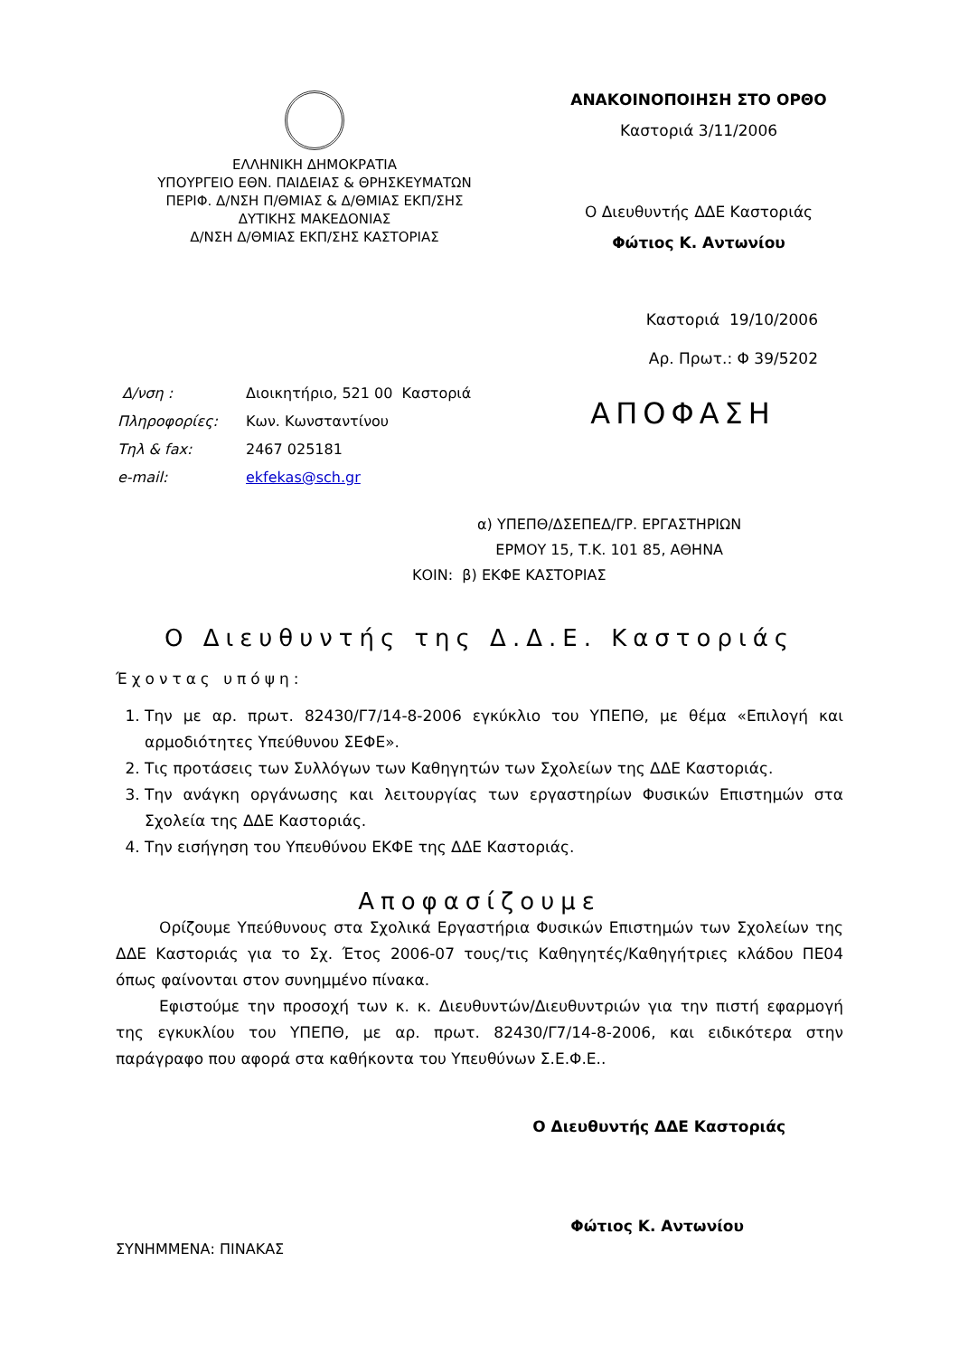ΕΛΛΗΝΙΚΗ ΔΗΜΟΚΡΑΤΙΑ
ΥΠΟΥΡΓΕΙΟ ΕΘΝ. ΠΑΙΔΕΙΑΣ & ΘΡΗΣΚΕΥΜΑΤΩΝ
ΠΕΡΙΦ. Δ/ΝΣΗ Π/ΘΜΙΑΣ & Δ/ΘΜΙΑΣ ΕΚΠ/ΣΗΣ
ΔΥΤΙΚΗΣ ΜΑΚΕΔΟΝΙΑΣ
Δ/ΝΣΗ Δ/ΘΜΙΑΣ ΕΚΠ/ΣΗΣ ΚΑΣΤΟΡΙΑΣ
ΑΝΑΚΟΙΝΟΠΟΙΗΣΗ ΣΤΟ ΟΡΘΟ
Καστοριά 3/11/2006
Ο Διευθυντής ΔΔΕ Καστοριάς
Φώτιος Κ. Αντωνίου
Καστοριά 19/10/2006
Αρ. Πρωτ.: Φ 39/5202
| Δ/νση : | Διοικητήριο, 521 00 Καστοριά |
| Πληροφορίες: | Κων. Κωνσταντίνου |
| Τηλ & fax: | 2467 025181 |
| e-mail: | ekfekas@sch.gr |
ΑΠΟΦΑΣΗ
α) ΥΠΕΠΘ/ΔΣΕΠΕΔ/ΓΡ. ΕΡΓΑΣΤΗΡΙΩΝ
ΕΡΜΟΥ 15, Τ.Κ. 101 85, ΑΘΗΝΑ
ΚΟΙΝ: β) ΕΚΦΕ ΚΑΣΤΟΡΙΑΣ
Ο Διευθυντής της Δ.Δ.Ε. Καστοριάς
Έχοντας υπόψη:
1. Την με αρ. πρωτ. 82430/Γ7/14-8-2006 εγκύκλιο του ΥΠΕΠΘ, με θέμα «Επιλογή και αρμοδιότητες Υπεύθυνου ΣΕΦΕ».
2. Τις προτάσεις των Συλλόγων των Καθηγητών των Σχολείων της ΔΔΕ Καστοριάς.
3. Την ανάγκη οργάνωσης και λειτουργίας των εργαστηρίων Φυσικών Επιστημών στα Σχολεία της ΔΔΕ Καστοριάς.
4. Την εισήγηση του Υπευθύνου ΕΚΦΕ της ΔΔΕ Καστοριάς.
Αποφασίζουμε
Ορίζουμε Υπεύθυνους στα Σχολικά Εργαστήρια Φυσικών Επιστημών των Σχολείων της ΔΔΕ Καστοριάς για το Σχ. Έτος 2006-07 τους/τις Καθηγητές/Καθηγήτριες κλάδου ΠΕ04 όπως φαίνονται στον συνημμένο πίνακα.
Εφιστούμε την προσοχή των κ. κ. Διευθυντών/Διευθυντριών για την πιστή εφαρμογή της εγκυκλίου του ΥΠΕΠΘ, με αρ. πρωτ. 82430/Γ7/14-8-2006, και ειδικότερα στην παράγραφο που αφορά στα καθήκοντα του Υπευθύνων Σ.Ε.Φ.Ε..
Ο Διευθυντής ΔΔΕ Καστοριάς
Φώτιος Κ. Αντωνίου
ΣΥΝΗΜΜΕΝΑ: ΠΙΝΑΚΑΣ